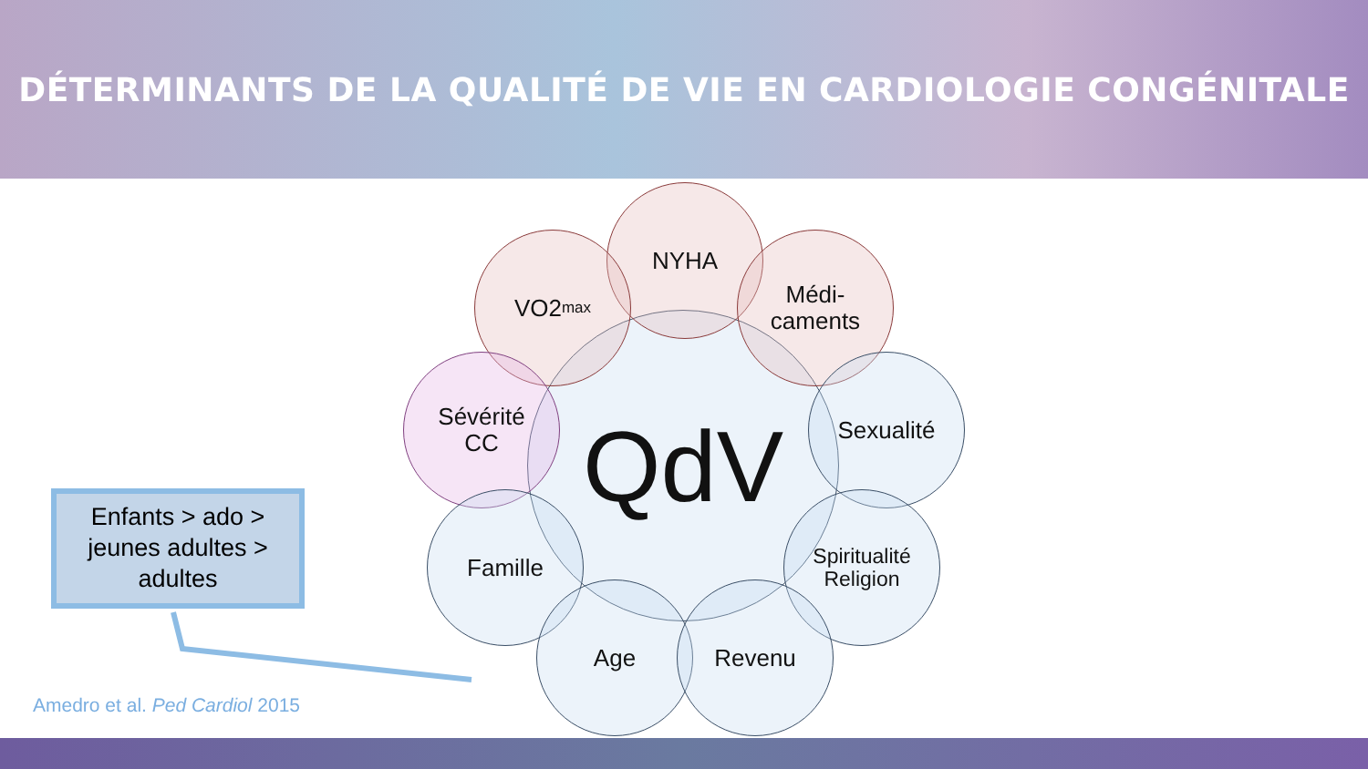DÉTERMINANTS DE LA QUALITÉ DE VIE EN CARDIOLOGIE CONGÉNITALE
QdV
NYHA
VO2<sub>max</sub>
Médi-
caments
Sévérité
CC
Sexualité
Famille
Spiritualité
Religion
Age Revenu
Enfants > ado >
jeunes adultes >
adultes
Amedro et al. Ped Cardiol 2015